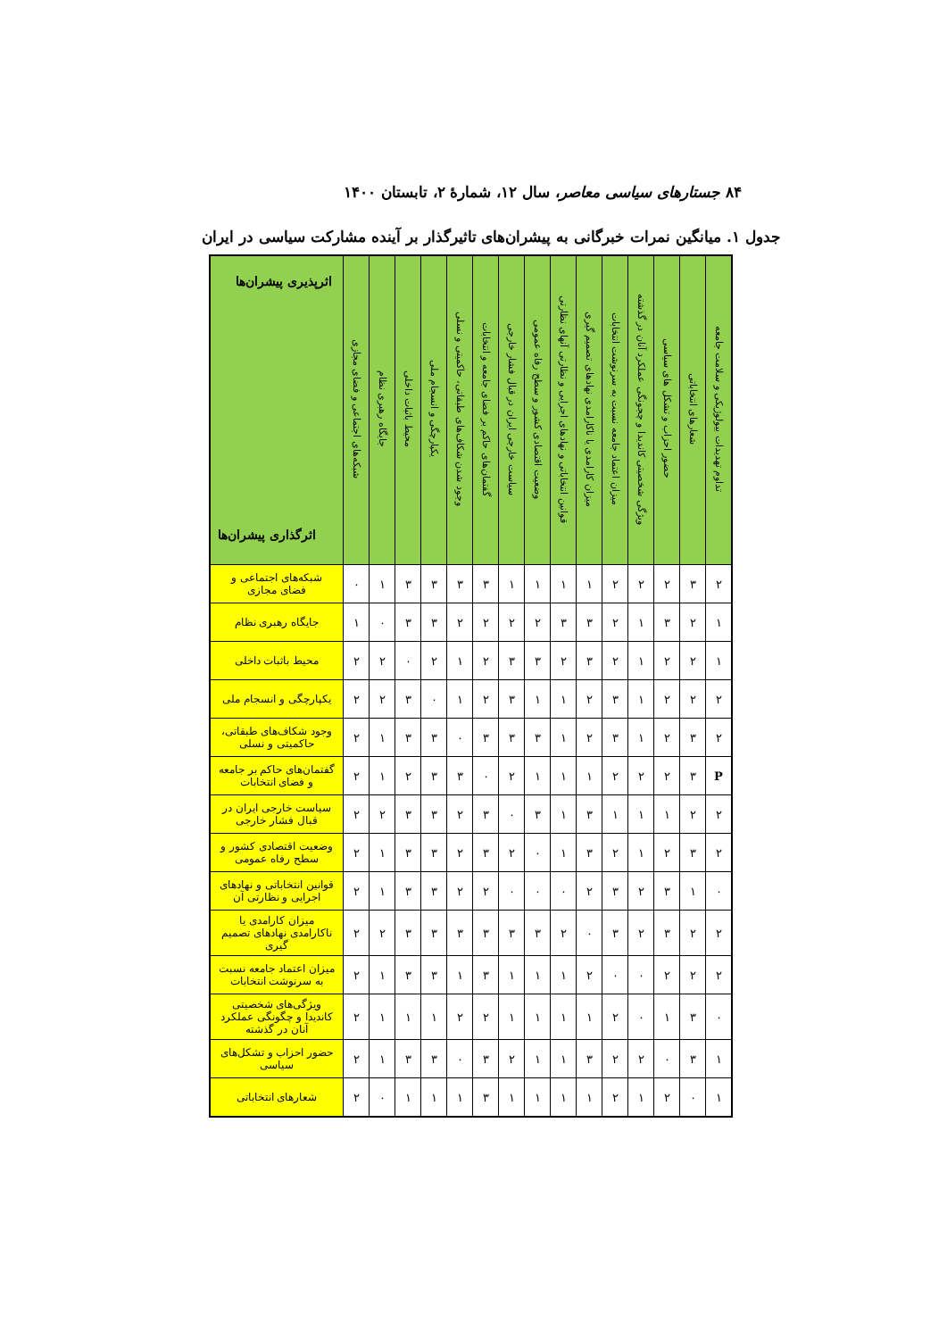۸۴ جستارهای سیاسی معاصر، سال ۱۲، شمارهٔ ۲، تابستان ۱۴۰۰
جدول ۱. میانگین نمرات خبرگانی به پیشران‌های تاثیرگذار بر آینده مشارکت سیاسی در ایران
| اثرپذیری پیشران‌ها اثرگذاری پیشران‌ها | شبکه‌های اجتماعی و فضای مجازی | جایگاه رهبری نظام | محیط باثبات داخلی | یکپارچگی و انسجام ملی | وجود شدن شکاف‌های طبقاتی، حاکمیتی و نسلی | گفتمان‌های حاکم بر فضای جامعه و انتخابات | سیاست خارجی ایران در قبال فشار خارجی | وضعیت اقتصادی کشور و سطح رفاه عمومی | قوانین انتخاباتی و نهادهای اجرایی و نظارتی آنهای نظارتی | میزان کارامدی یا ناکارامدی نهادهای تصمیم گیری | میزان اعتماد جامعه نسبت به سرنوشت انتخابات | ویژگی شخصیتی کاندیدا و چجونگی عملکرد آنان در گذشته | حضور احزاب و تشکل های سیاسی | شعارهای انتخاباتی | تداوم تهدیدات بیولوژیکی و سلامت جامعه |
| --- | --- | --- | --- | --- | --- | --- | --- | --- | --- | --- | --- | --- | --- | --- | --- |
| شبکه‌های اجتماعی و فضای مجازی | ۰ | ۱ | ۳ | ۳ | ۳ | ۳ | ۱ | ۱ | ۱ | ۱ | ۲ | ۲ | ۲ | ۳ | ۲ |
| جایگاه رهبری نظام | ۱ | ۰ | ۳ | ۳ | ۲ | ۲ | ۲ | ۲ | ۳ | ۳ | ۲ | ۱ | ۳ | ۲ | ۱ |
| محیط باثبات داخلی | ۲ | ۲ | ۰ | ۲ | ۱ | ۲ | ۳ | ۳ | ۲ | ۳ | ۲ | ۱ | ۲ | ۲ | ۱ |
| یکپارچگی و انسجام ملی | ۲ | ۲ | ۳ | ۰ | ۱ | ۲ | ۳ | ۱ | ۱ | ۲ | ۳ | ۱ | ۲ | ۲ | ۲ |
| وجود شکاف‌های طبقاتی، حاکمیتی و نسلی | ۲ | ۱ | ۳ | ۳ | ۰ | ۳ | ۳ | ۳ | ۱ | ۲ | ۳ | ۱ | ۲ | ۳ | ۲ |
| گفتمان‌های حاکم بر جامعه و فضای انتخابات | ۲ | ۱ | ۲ | ۳ | ۳ | ۰ | ۲ | ۱ | ۱ | ۱ | ۲ | ۲ | ۲ | ۳ | P |
| سیاست خارجی ایران در قبال فشار خارجی | ۲ | ۲ | ۳ | ۳ | ۲ | ۳ | ۰ | ۳ | ۱ | ۳ | ۱ | ۱ | ۱ | ۲ | ۲ |
| وضعیت اقتصادی کشور و سطح رفاه عمومی | ۲ | ۱ | ۳ | ۳ | ۲ | ۳ | ۲ | ۰ | ۱ | ۳ | ۲ | ۱ | ۲ | ۳ | ۲ |
| قوانین انتخاباتی و نهادهای اجرایی و نظارتی آن | ۲ | ۱ | ۳ | ۳ | ۲ | ۲ | ۰ | ۰ | ۰ | ۲ | ۳ | ۲ | ۳ | ۱ | ۰ |
| میزان کارامدی یا ناکارامدی نهادهای تصمیم گیری | ۲ | ۲ | ۳ | ۳ | ۳ | ۳ | ۳ | ۳ | ۲ | ۰ | ۳ | ۲ | ۳ | ۲ | ۲ |
| میزان اعتماد جامعه نسبت به سرنوشت انتخابات | ۲ | ۱ | ۳ | ۳ | ۱ | ۳ | ۱ | ۱ | ۱ | ۲ | ۰ | ۰ | ۲ | ۲ | ۲ |
| ویژگی‌های شخصیتی کاندیدا و چگونگی عملکرد آنان در گذشته | ۲ | ۱ | ۱ | ۱ | ۲ | ۲ | ۱ | ۱ | ۱ | ۱ | ۲ | ۰ | ۱ | ۳ | ۰ |
| حضور احزاب و تشکل‌های سیاسی | ۲ | ۱ | ۳ | ۳ | ۰ | ۳ | ۲ | ۱ | ۱ | ۳ | ۲ | ۲ | ۰ | ۳ | ۱ |
| شعارهای انتخاباتی | ۲ | ۰ | ۱ | ۱ | ۱ | ۳ | ۱ | ۱ | ۱ | ۱ | ۲ | ۱ | ۲ | ۰ | ۱ |